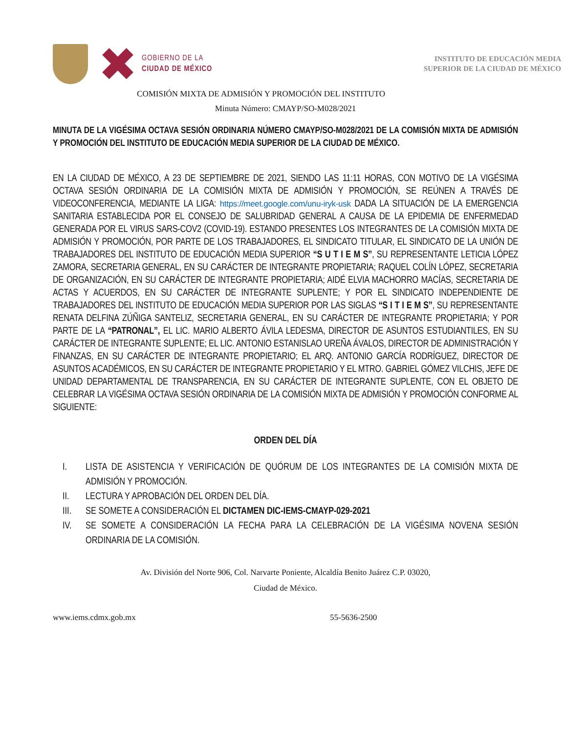GOBIERNO DE LA
CIUDAD DE MÉXICO
INSTITUTO DE EDUCACIÓN MEDIA
SUPERIOR DE LA CIUDAD DE MÉXICO
COMISIÓN MIXTA DE ADMISIÓN Y PROMOCIÓN DEL INSTITUTO
Minuta Número: CMAYP/SO-M028/2021
MINUTA DE LA VIGÉSIMA OCTAVA SESIÓN ORDINARIA NÚMERO CMAYP/SO-M028/2021 DE LA COMISIÓN MIXTA DE ADMISIÓN Y PROMOCIÓN DEL INSTITUTO DE EDUCACIÓN MEDIA SUPERIOR DE LA CIUDAD DE MÉXICO.
EN LA CIUDAD DE MÉXICO, A 23 DE SEPTIEMBRE DE 2021, SIENDO LAS 11:11 HORAS, CON MOTIVO DE LA VIGÉSIMA OCTAVA SESIÓN ORDINARIA DE LA COMISIÓN MIXTA DE ADMISIÓN Y PROMOCIÓN, SE REÚNEN A TRAVÉS DE VIDEOCONFERENCIA, MEDIANTE LA LIGA: https://meet.google.com/unu-iryk-usk DADA LA SITUACIÓN DE LA EMERGENCIA SANITARIA ESTABLECIDA POR EL CONSEJO DE SALUBRIDAD GENERAL A CAUSA DE LA EPIDEMIA DE ENFERMEDAD GENERADA POR EL VIRUS SARS-COV2 (COVID-19). ESTANDO PRESENTES LOS INTEGRANTES DE LA COMISIÓN MIXTA DE ADMISIÓN Y PROMOCIÓN, POR PARTE DE LOS TRABAJADORES, EL SINDICATO TITULAR, EL SINDICATO DE LA UNIÓN DE TRABAJADORES DEL INSTITUTO DE EDUCACIÓN MEDIA SUPERIOR “S U T I E M S”, SU REPRESENTANTE LETICIA LÓPEZ ZAMORA, SECRETARIA GENERAL, EN SU CARÁCTER DE INTEGRANTE PROPIETARIA; RAQUEL COLÍN LÓPEZ, SECRETARIA DE ORGANIZACIÓN, EN SU CARÁCTER DE INTEGRANTE PROPIETARIA; AIDÉ ELVIA MACHORRO MACÍAS, SECRETARIA DE ACTAS Y ACUERDOS, EN SU CARÁCTER DE INTEGRANTE SUPLENTE; Y POR EL SINDICATO INDEPENDIENTE DE TRABAJADORES DEL INSTITUTO DE EDUCACIÓN MEDIA SUPERIOR POR LAS SIGLAS “S I T I E M S”, SU REPRESENTANTE RENATA DELFINA ZÚÑIGA SANTELIZ, SECRETARIA GENERAL, EN SU CARÁCTER DE INTEGRANTE PROPIETARIA; Y POR PARTE DE LA “PATRONAL”, EL LIC. MARIO ALBERTO ÁVILA LEDESMA, DIRECTOR DE ASUNTOS ESTUDIANTILES, EN SU CARÁCTER DE INTEGRANTE SUPLENTE; EL LIC. ANTONIO ESTANISLAO UREÑA ÁVALOS, DIRECTOR DE ADMINISTRACIÓN Y FINANZAS, EN SU CARÁCTER DE INTEGRANTE PROPIETARIO; EL ARQ. ANTONIO GARCÍA RODRÍGUEZ, DIRECTOR DE ASUNTOS ACADÉMICOS, EN SU CARÁCTER DE INTEGRANTE PROPIETARIO Y EL MTRO. GABRIEL GÓMEZ VILCHIS, JEFE DE UNIDAD DEPARTAMENTAL DE TRANSPARENCIA, EN SU CARÁCTER DE INTEGRANTE SUPLENTE, CON EL OBJETO DE CELEBRAR LA VIGÉSIMA OCTAVA SESIÓN ORDINARIA DE LA COMISIÓN MIXTA DE ADMISIÓN Y PROMOCIÓN CONFORME AL SIGUIENTE:
ORDEN DEL DÍA
I. LISTA DE ASISTENCIA Y VERIFICACIÓN DE QUÓRUM DE LOS INTEGRANTES DE LA COMISIÓN MIXTA DE ADMISIÓN Y PROMOCIÓN.
II. LECTURA Y APROBACIÓN DEL ORDEN DEL DÍA.
III. SE SOMETE A CONSIDERACIÓN EL DICTAMEN DIC-IEMS-CMAYP-029-2021
IV. SE SOMETE A CONSIDERACIÓN LA FECHA PARA LA CELEBRACIÓN DE LA VIGÉSIMA NOVENA SESIÓN ORDINARIA DE LA COMISIÓN.
Av. División del Norte 906, Col. Narvarte Poniente, Alcaldía Benito Juárez C.P. 03020,
Ciudad de México.
www.iems.cdmx.gob.mx 55-5636-2500